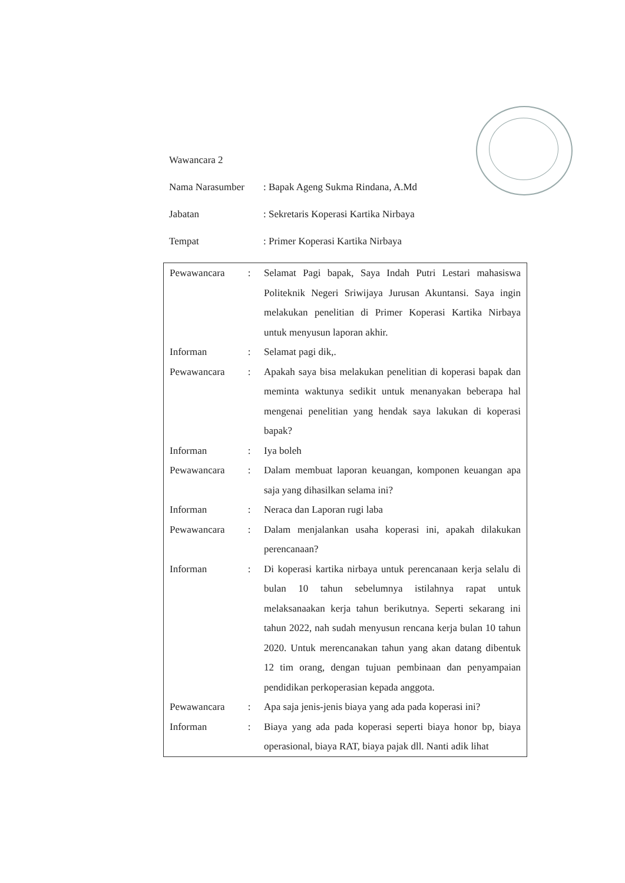Wawancara 2
Nama Narasumber: Bapak Ageng Sukma Rindana, A.Md
Jabatan: Sekretaris Koperasi Kartika Nirbaya
Tempat: Primer Koperasi Kartika Nirbaya
| Pewawancara | : | Selamat Pagi bapak, Saya Indah Putri Lestari mahasiswa Politeknik Negeri Sriwijaya Jurusan Akuntansi. Saya ingin melakukan penelitian di Primer Koperasi Kartika Nirbaya untuk menyusun laporan akhir. |
| Informan | : | Selamat pagi dik,. |
| Pewawancara | : | Apakah saya bisa melakukan penelitian di koperasi bapak dan meminta waktunya sedikit untuk menanyakan beberapa hal mengenai penelitian yang hendak saya lakukan di koperasi bapak? |
| Informan | : | Iya boleh |
| Pewawancara | : | Dalam membuat laporan keuangan, komponen keuangan apa saja yang dihasilkan selama ini? |
| Informan | : | Neraca dan Laporan rugi laba |
| Pewawancara | : | Dalam menjalankan usaha koperasi ini, apakah dilakukan perencanaan? |
| Informan | : | Di koperasi kartika nirbaya untuk perencanaan kerja selalu di bulan 10 tahun sebelumnya istilahnya rapat untuk melaksanaakan kerja tahun berikutnya. Seperti sekarang ini tahun 2022, nah sudah menyusun rencana kerja bulan 10 tahun 2020. Untuk merencanakan tahun yang akan datang dibentuk 12 tim orang, dengan tujuan pembinaan dan penyampaian pendidikan perkoperasian kepada anggota. |
| Pewawancara | : | Apa saja jenis-jenis biaya yang ada pada koperasi ini? |
| Informan | : | Biaya yang ada pada koperasi seperti biaya honor bp, biaya operasional, biaya RAT, biaya pajak dll. Nanti adik lihat |